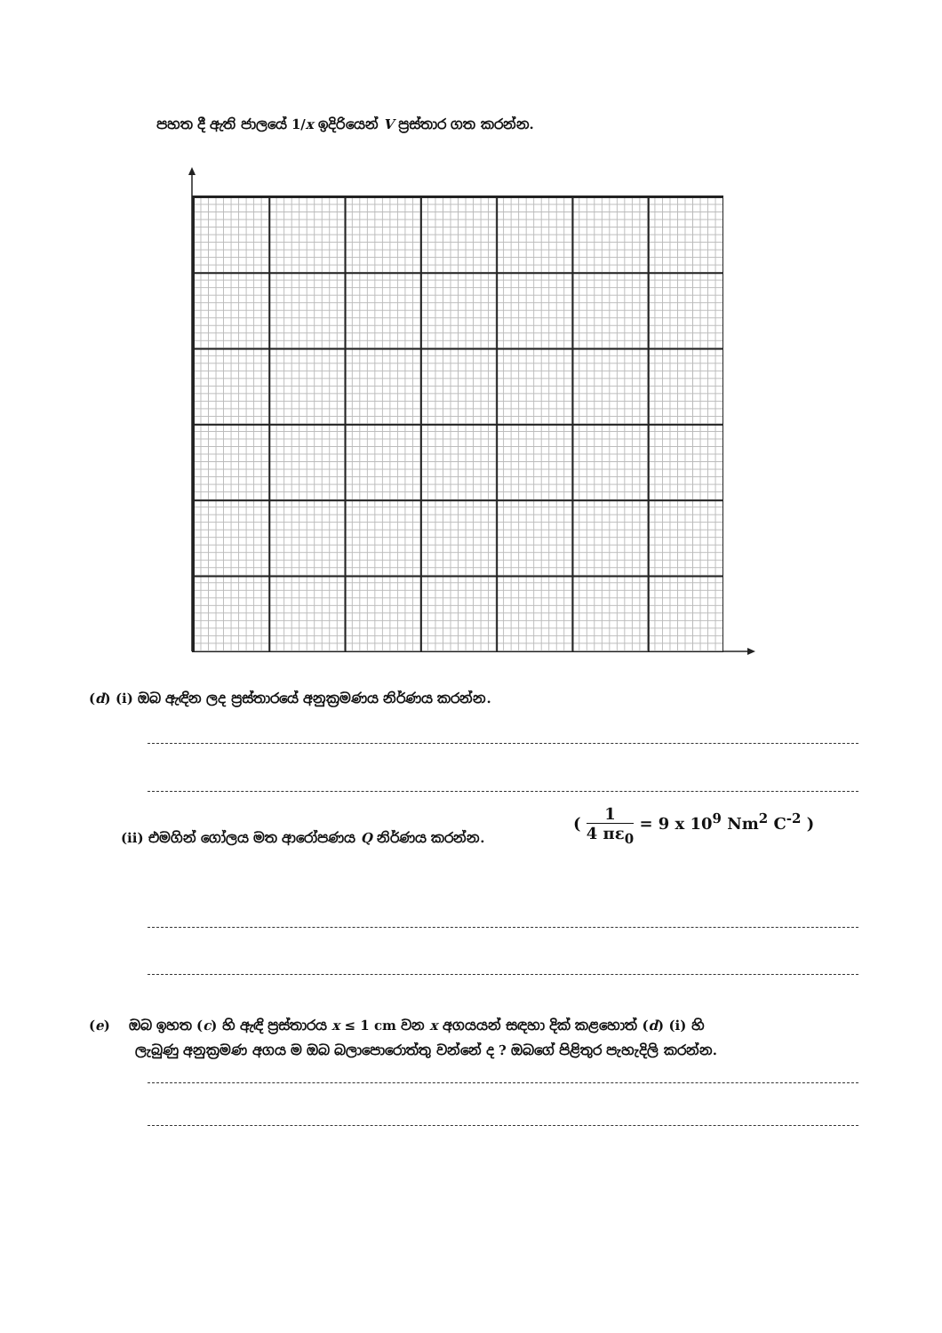පහත දී ඇති ජාලයේ 1/x ඉදිරියෙන් V ප්‍රස්තාර ගත කරන්න.
(d) (i) ඔබ ඇඳින ලද ප්‍රස්තාරයේ අනුක්‍රමණය නිර්ණය කරන්න.
(ii) එමගින් ගෝලය මත ආරෝපණය Q නිර්ණය කරන්න.
( 1 4 πε<sub>0</sub> = 9 x 10<sup>9</sup> Nm<sup>2</sup> C<sup>-2</sup> )
(e) ඔබ ඉහත (c) හි ඇඳි ප්‍රස්තාරය x ≤ 1 cm වන x අගයයන් සඳහා දික් කළහොත් (d) (i) හි
ලැබුණු අනුක්‍රමණ අගය ම ඔබ බලාපොරොත්තු වන්නේ ද ? ඔබගේ පිළිතුර පැහැදිලි කරන්න.